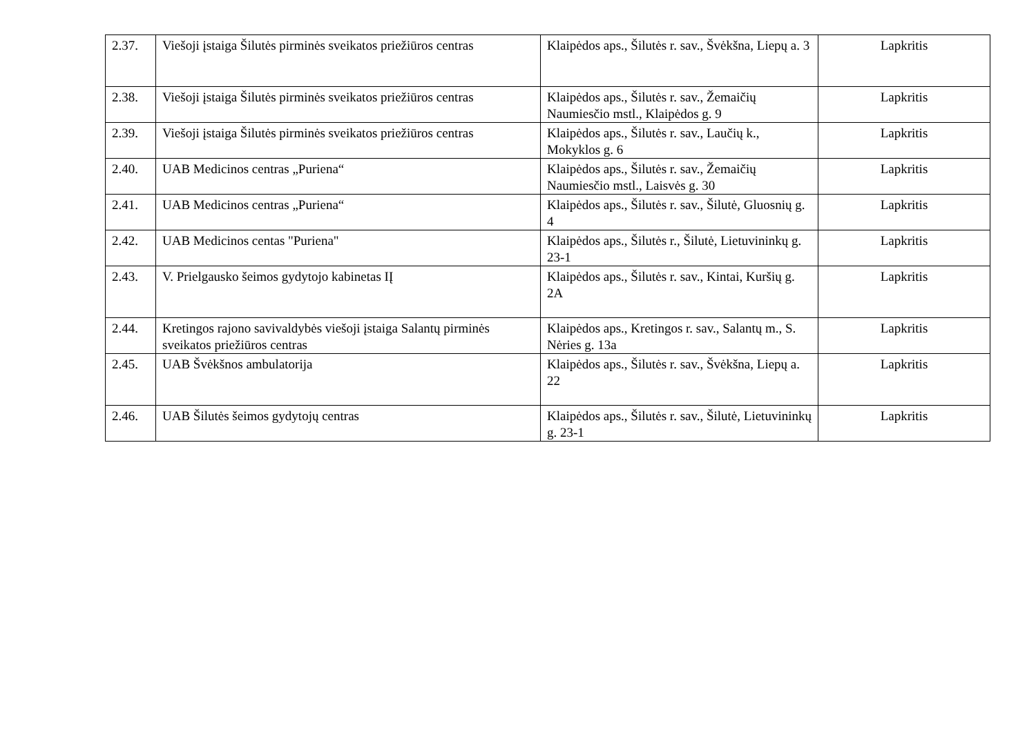| 2.37. | Viešoji įstaiga Šilutės pirminės sveikatos priežiūros centras | Klaipėdos aps., Šilutės r. sav., Švėkšna, Liepų a. 3 | Lapkritis |
| 2.38. | Viešoji įstaiga Šilutės pirminės sveikatos priežiūros centras | Klaipėdos aps., Šilutės r. sav., Žemaičių Naumiesčio mstl., Klaipėdos g. 9 | Lapkritis |
| 2.39. | Viešoji įstaiga Šilutės pirminės sveikatos priežiūros centras | Klaipėdos aps., Šilutės r. sav., Laučių k., Mokyklos g. 6 | Lapkritis |
| 2.40. | UAB Medicinos centras „Puriena“ | Klaipėdos aps., Šilutės r. sav., Žemaičių Naumiesčio mstl., Laisvės g. 30 | Lapkritis |
| 2.41. | UAB Medicinos centras „Puriena“ | Klaipėdos aps., Šilutės r. sav., Šilutė, Gluosnių g. 4 | Lapkritis |
| 2.42. | UAB Medicinos centas "Puriena" | Klaipėdos aps., Šilutės r., Šilutė, Lietuvininkų g. 23-1 | Lapkritis |
| 2.43. | V. Prielgausko šeimos gydytojo kabinetas IĮ | Klaipėdos aps., Šilutės r. sav., Kintai, Kuršių g. 2A | Lapkritis |
| 2.44. | Kretingos rajono savivaldybės viešoji įstaiga Salantų pirminės sveikatos priežiūros centras | Klaipėdos aps., Kretingos r. sav., Salantų m., S. Nėries g. 13a | Lapkritis |
| 2.45. | UAB Švėkšnos ambulatorija | Klaipėdos aps., Šilutės r. sav., Švėkšna, Liepų a. 22 | Lapkritis |
| 2.46. | UAB Šilutės šeimos gydytojų centras | Klaipėdos aps., Šilutės r. sav., Šilutė, Lietuvininkų g. 23-1 | Lapkritis |